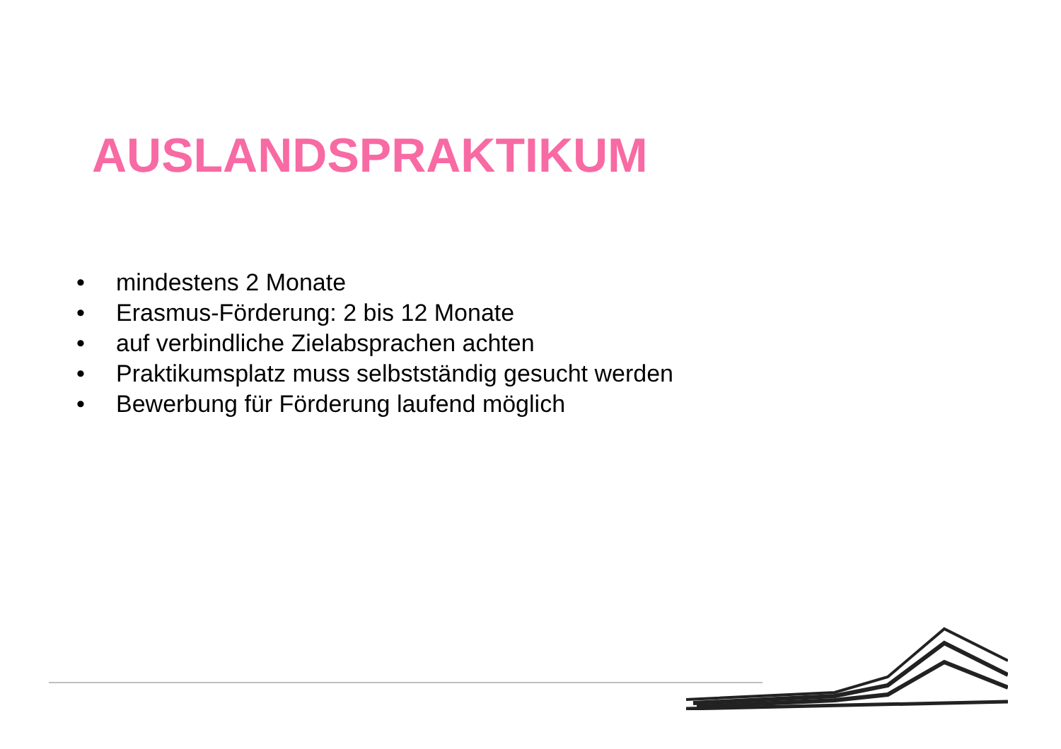AUSLANDSPRAKTIKUM
• mindestens 2 Monate
• Erasmus-Förderung: 2 bis 12 Monate
• auf verbindliche Zielabsprachen achten
• Praktikumsplatz muss selbstständig gesucht werden
• Bewerbung für Förderung laufend möglich